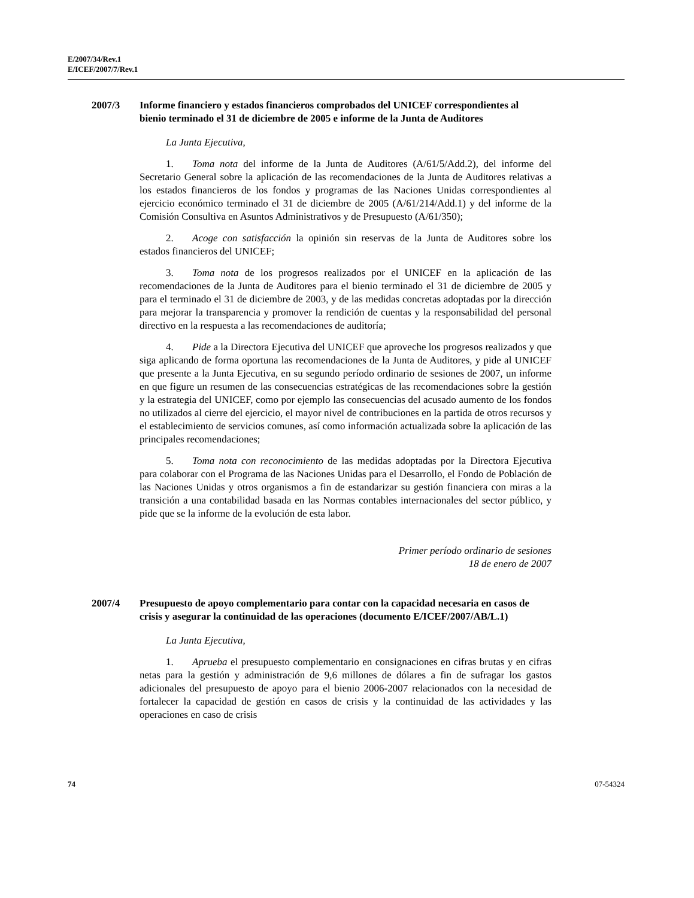E/2007/34/Rev.1
E/ICEF/2007/7/Rev.1
2007/3 Informe financiero y estados financieros comprobados del UNICEF correspondientes al bienio terminado el 31 de diciembre de 2005 e informe de la Junta de Auditores
La Junta Ejecutiva,
1. Toma nota del informe de la Junta de Auditores (A/61/5/Add.2), del informe del Secretario General sobre la aplicación de las recomendaciones de la Junta de Auditores relativas a los estados financieros de los fondos y programas de las Naciones Unidas correspondientes al ejercicio económico terminado el 31 de diciembre de 2005 (A/61/214/Add.1) y del informe de la Comisión Consultiva en Asuntos Administrativos y de Presupuesto (A/61/350);
2. Acoge con satisfacción la opinión sin reservas de la Junta de Auditores sobre los estados financieros del UNICEF;
3. Toma nota de los progresos realizados por el UNICEF en la aplicación de las recomendaciones de la Junta de Auditores para el bienio terminado el 31 de diciembre de 2005 y para el terminado el 31 de diciembre de 2003, y de las medidas concretas adoptadas por la dirección para mejorar la transparencia y promover la rendición de cuentas y la responsabilidad del personal directivo en la respuesta a las recomendaciones de auditoría;
4. Pide a la Directora Ejecutiva del UNICEF que aproveche los progresos realizados y que siga aplicando de forma oportuna las recomendaciones de la Junta de Auditores, y pide al UNICEF que presente a la Junta Ejecutiva, en su segundo período ordinario de sesiones de 2007, un informe en que figure un resumen de las consecuencias estratégicas de las recomendaciones sobre la gestión y la estrategia del UNICEF, como por ejemplo las consecuencias del acusado aumento de los fondos no utilizados al cierre del ejercicio, el mayor nivel de contribuciones en la partida de otros recursos y el establecimiento de servicios comunes, así como información actualizada sobre la aplicación de las principales recomendaciones;
5. Toma nota con reconocimiento de las medidas adoptadas por la Directora Ejecutiva para colaborar con el Programa de las Naciones Unidas para el Desarrollo, el Fondo de Población de las Naciones Unidas y otros organismos a fin de estandarizar su gestión financiera con miras a la transición a una contabilidad basada en las Normas contables internacionales del sector público, y pide que se la informe de la evolución de esta labor.
Primer período ordinario de sesiones
18 de enero de 2007
2007/4 Presupuesto de apoyo complementario para contar con la capacidad necesaria en casos de crisis y asegurar la continuidad de las operaciones (documento E/ICEF/2007/AB/L.1)
La Junta Ejecutiva,
1. Aprueba el presupuesto complementario en consignaciones en cifras brutas y en cifras netas para la gestión y administración de 9,6 millones de dólares a fin de sufragar los gastos adicionales del presupuesto de apoyo para el bienio 2006-2007 relacionados con la necesidad de fortalecer la capacidad de gestión en casos de crisis y la continuidad de las actividades y las operaciones en caso de crisis
74 07-54324